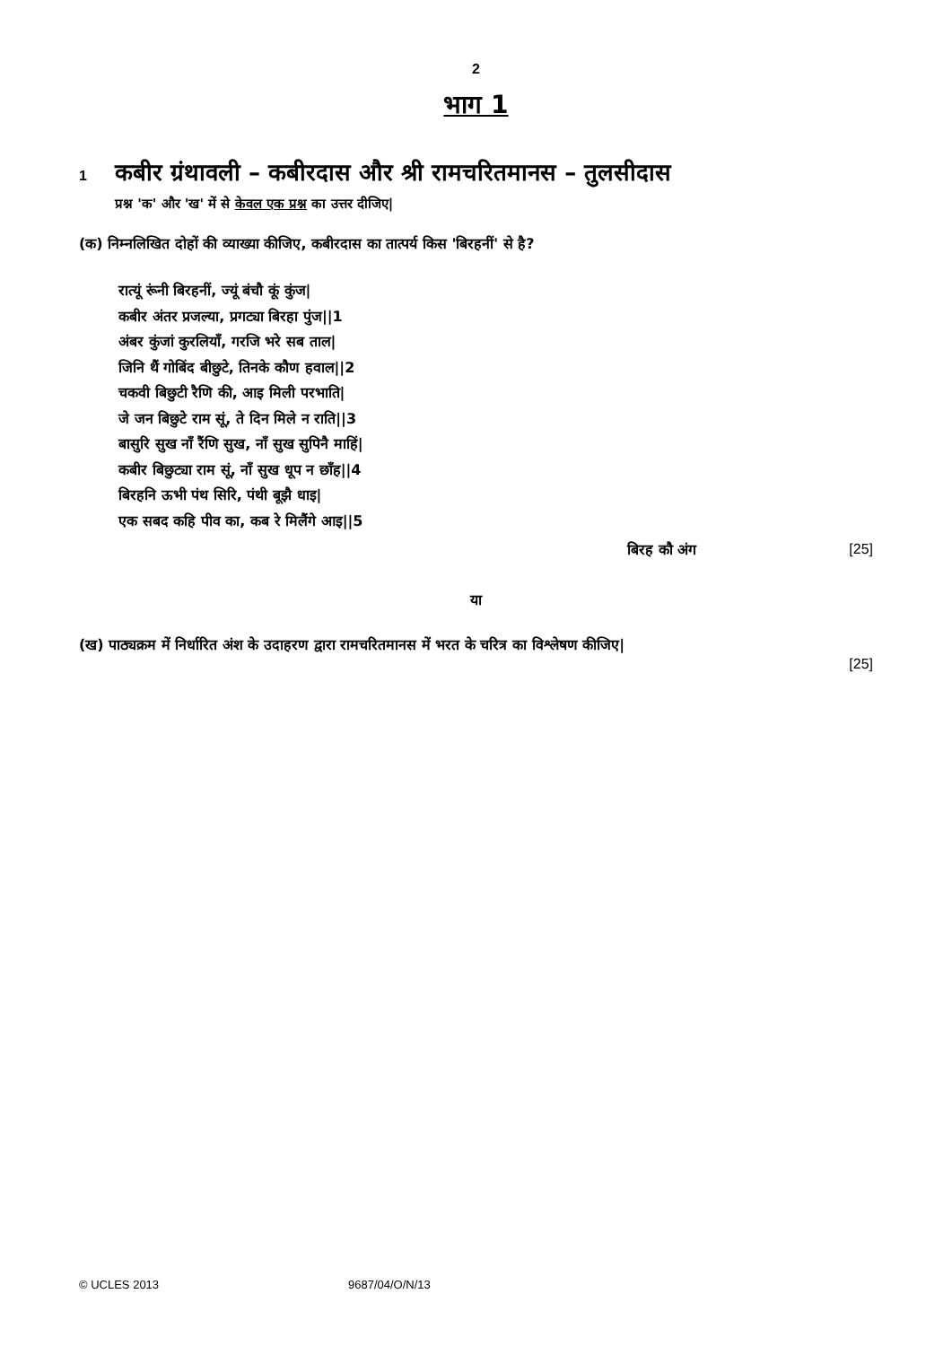2
भाग 1
1 कबीर ग्रंथावली – कबीरदास और श्री रामचरितमानस – तुलसीदास
प्रश्न 'क' और 'ख' में से केवल एक प्रश्न का उत्तर दीजिए|
(क) निम्नलिखित दोहों की व्याख्या कीजिए, कबीरदास का तात्पर्य किस 'बिरहनीं' से है?
रात्यूं रूंनी बिरहनीं, ज्यूं बंचौ कूं कुंज|
कबीर अंतर प्रजल्या, प्रगट्या बिरहा पुंज||1
अंबर कुंजां कुरलियाँ, गरजि भरे सब ताल|
जिनि थैं गोबिंद बीछुटे, तिनके कौण हवाल||2
चकवी बिछुटी रैणि की, आइ मिली परभाति|
जे जन बिछुटे राम सूं, ते दिन मिले न राति||3
बासुरि सुख नाँ रैंणि सुख, नाँ सुख सुपिनै माहिं|
कबीर बिछुट्या राम सूं, नाँ सुख धूप न छाँह||4
बिरहनि ऊभी पंथ सिरि, पंथी बूझै धाइ|
एक सबद कहि पीव का, कब रे मिलैंगे आइ||5
बिरह कौ अंग [25]
या
(ख) पाठ्यक्रम में निर्धारित अंश के उदाहरण द्वारा रामचरितमानस में भरत के चरित्र का विश्लेषण कीजिए|
[25]
© UCLES 2013 9687/04/O/N/13